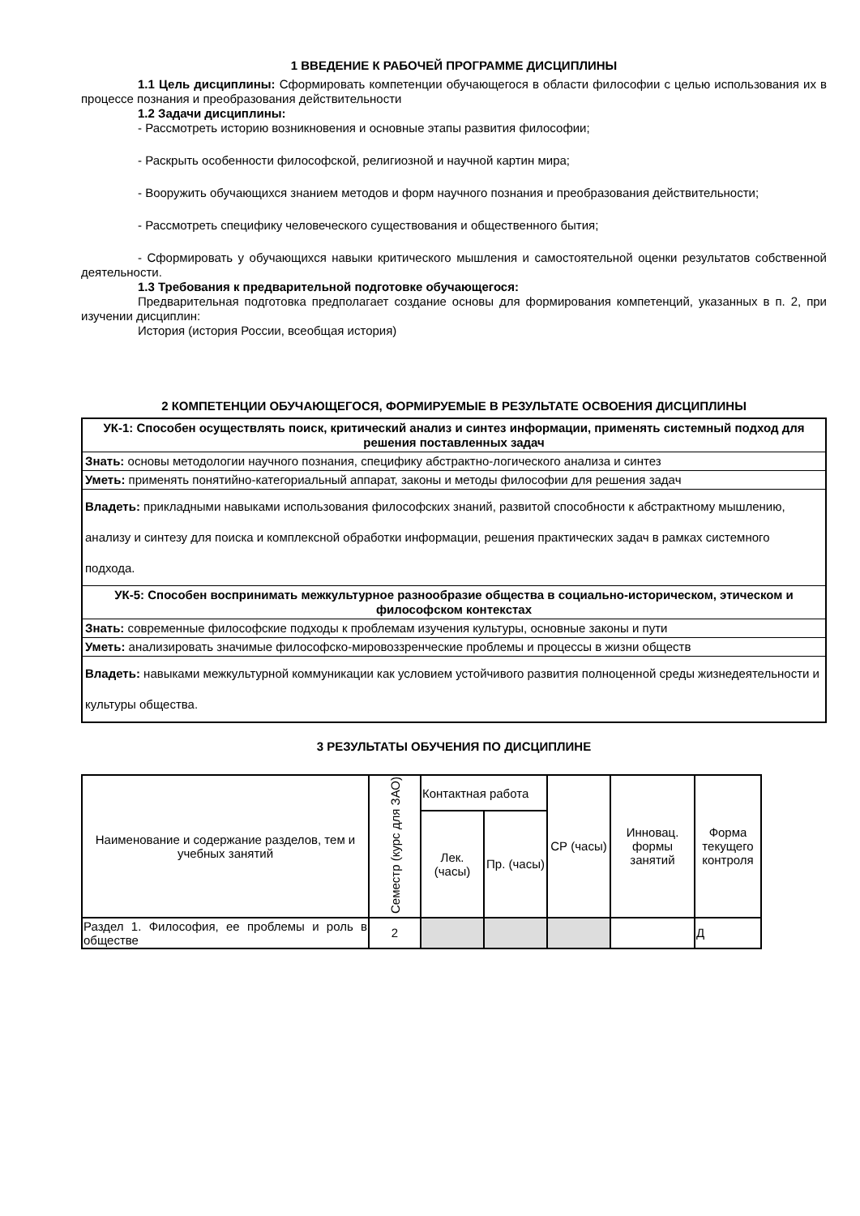1 ВВЕДЕНИЕ К РАБОЧЕЙ ПРОГРАММЕ ДИСЦИПЛИНЫ
1.1 Цель дисциплины: Сформировать компетенции обучающегося в области философии с целью использования их в процессе познания и преобразования действительности
1.2 Задачи дисциплины:
- Рассмотреть историю возникновения и основные этапы развития философии;
- Раскрыть особенности философской, религиозной и научной картин мира;
- Вооружить обучающихся знанием методов и форм научного познания и преобразования действительности;
- Рассмотреть специфику человеческого существования и общественного бытия;
- Сформировать у обучающихся навыки критического мышления и самостоятельной оценки результатов собственной деятельности.
1.3 Требования к предварительной подготовке обучающегося:
Предварительная подготовка предполагает создание основы для формирования компетенций, указанных в п. 2, при изучении дисциплин:
История (история России, всеобщая история)
2 КОМПЕТЕНЦИИ ОБУЧАЮЩЕГОСЯ, ФОРМИРУЕМЫЕ В РЕЗУЛЬТАТЕ ОСВОЕНИЯ ДИСЦИПЛИНЫ
| УК-1: Способен осуществлять поиск, критический анализ и синтез информации, применять системный подход для решения поставленных задач |
| Знать: основы методологии научного познания, специфику абстрактно-логического анализа и синтез |
| Уметь: применять понятийно-категориальный аппарат, законы и методы философии для решения задач |
| Владеть: прикладными навыками использования философских знаний, развитой способности к абстрактному мышлению, анализу и синтезу для поиска и комплексной обработки информации, решения практических задач в рамках системного подхода. |
| УК-5: Способен воспринимать межкультурное разнообразие общества в социально-историческом, этическом и философском контекстах |
| Знать: современные философские подходы к проблемам изучения культуры, основные законы и пути |
| Уметь: анализировать значимые философско-мировоззренческие проблемы и процессы в жизни обществ |
| Владеть: навыками межкультурной коммуникации как условием устойчивого развития полноценной среды жизнедеятельности и культуры общества. |
3 РЕЗУЛЬТАТЫ ОБУЧЕНИЯ ПО ДИСЦИПЛИНЕ
| Наименование и содержание разделов, тем и учебных занятий | Семестр (курс для ЗАО) | Контактная работа | | СР (часы) | Инновац. формы занятий | Форма текущего контроля |
| --- | --- | --- | --- | --- | --- | --- |
| | | Лек. (часы) | Пр. (часы) | | | |
| Раздел 1. Философия, ее проблемы и роль в обществе | 2 | | | | | Д |